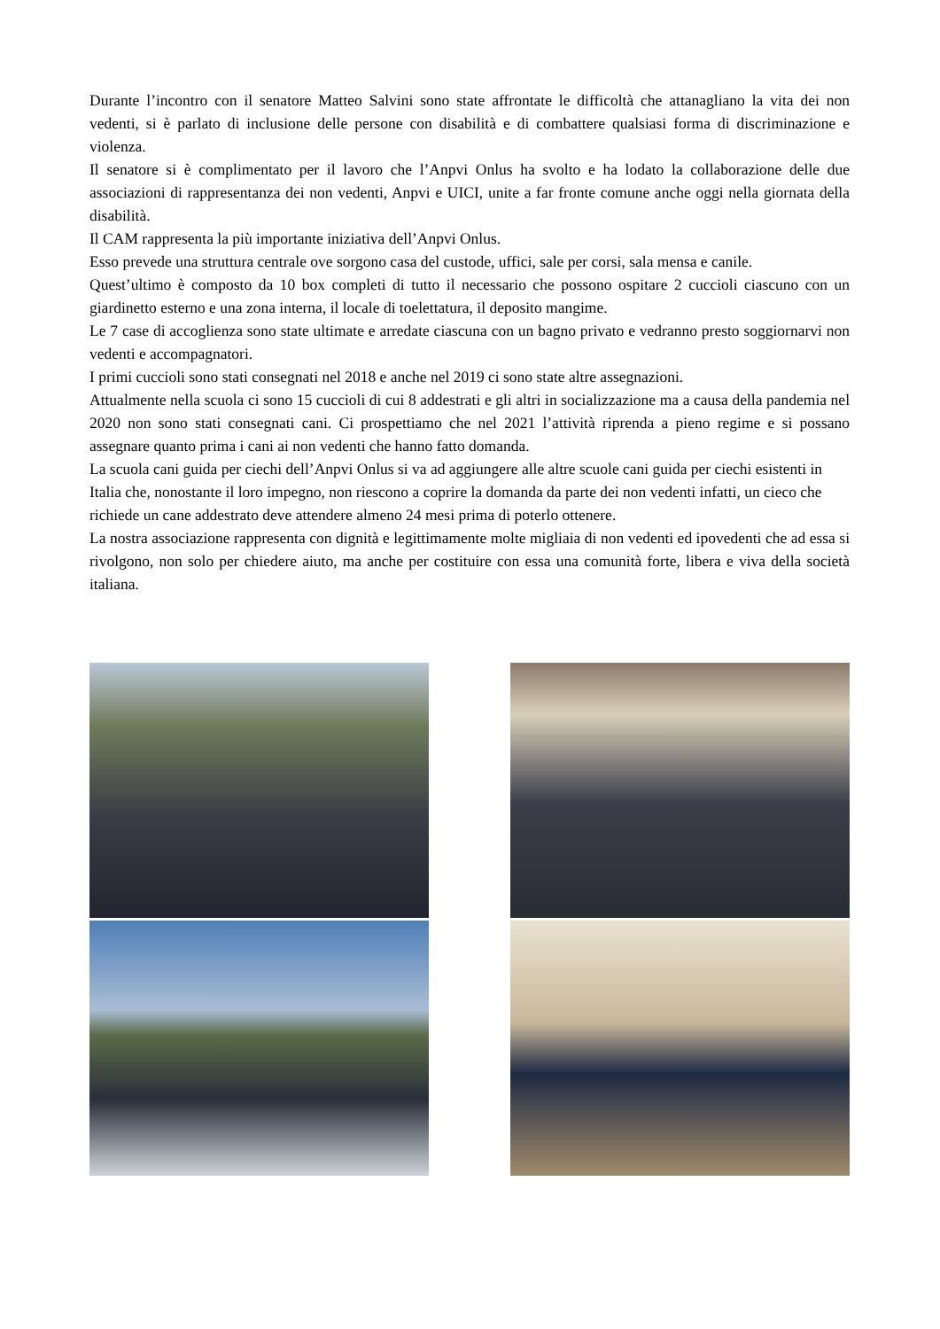Durante l’incontro con il senatore Matteo Salvini sono state affrontate le difficoltà che attanagliano la vita dei non vedenti, si è parlato di inclusione delle persone con disabilità e di combattere qualsiasi forma di discriminazione e violenza.
Il senatore si è complimentato per il lavoro che l’Anpvi Onlus ha svolto e ha lodato la collaborazione delle due associazioni di rappresentanza dei non vedenti, Anpvi e UICI, unite a far fronte comune anche oggi nella giornata della disabilità.
Il CAM rappresenta la più importante iniziativa dell’Anpvi Onlus.
Esso prevede una struttura centrale ove sorgono casa del custode, uffici, sale per corsi, sala mensa e canile.
Quest’ultimo è composto da 10 box completi di tutto il necessario che possono ospitare 2 cuccioli ciascuno con un giardinetto esterno e una zona interna, il locale di toelettatura, il deposito mangime.
Le 7 case di accoglienza sono state ultimate e arredate ciascuna con un bagno privato e vedranno presto soggiornarvi non vedenti e accompagnatori.
I primi cuccioli sono stati consegnati nel 2018 e anche nel 2019 ci sono state altre assegnazioni.
Attualmente nella scuola ci sono 15 cuccioli di cui 8 addestrati e gli altri in socializzazione ma a causa della pandemia nel 2020 non sono stati consegnati cani. Ci prospettiamo che nel 2021 l’attività riprenda a pieno regime e si possano assegnare quanto prima i cani ai non vedenti che hanno fatto domanda.
La scuola cani guida per ciechi dell’Anpvi Onlus si va ad aggiungere alle altre scuole cani guida per ciechi esistenti in Italia che, nonostante il loro impegno, non riescono a coprire la domanda da parte dei non vedenti infatti, un cieco che richiede un cane addestrato deve attendere almeno 24 mesi prima di poterlo ottenere.
La nostra associazione rappresenta con dignità e legittimamente molte migliaia di non vedenti ed ipovedenti che ad essa si rivolgono, non solo per chiedere aiuto, ma anche per costituire con essa una comunità forte, libera e viva della società italiana.